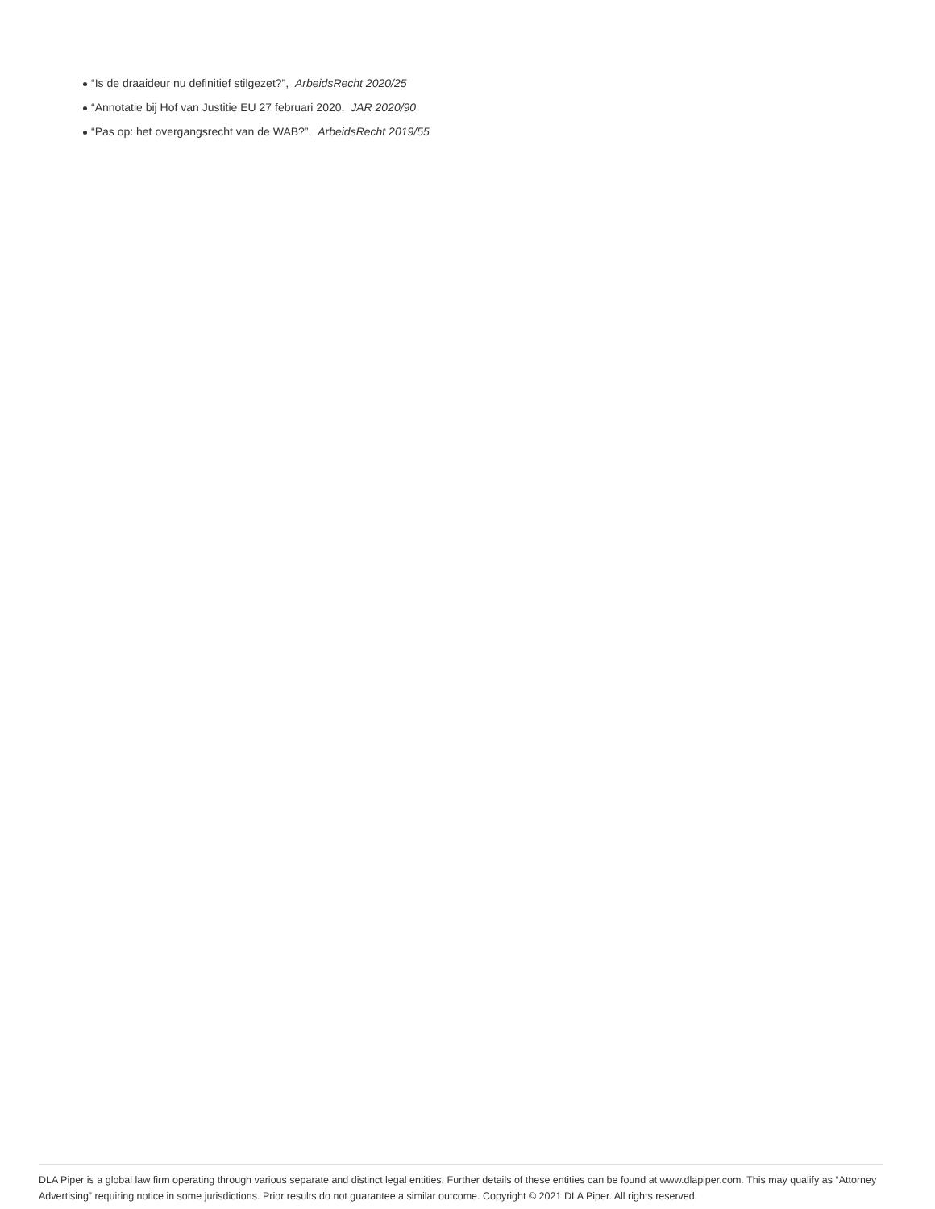“Is de draaideur nu definitief stilgezet?”, ArbeidsRecht 2020/25
“Annotatie bij Hof van Justitie EU 27 februari 2020, JAR 2020/90
“Pas op: het overgangsrecht van de WAB?”, ArbeidsRecht 2019/55
DLA Piper is a global law firm operating through various separate and distinct legal entities. Further details of these entities can be found at www.dlapiper.com. This may qualify as “Attorney Advertising” requiring notice in some jurisdictions. Prior results do not guarantee a similar outcome. Copyright © 2021 DLA Piper. All rights reserved.